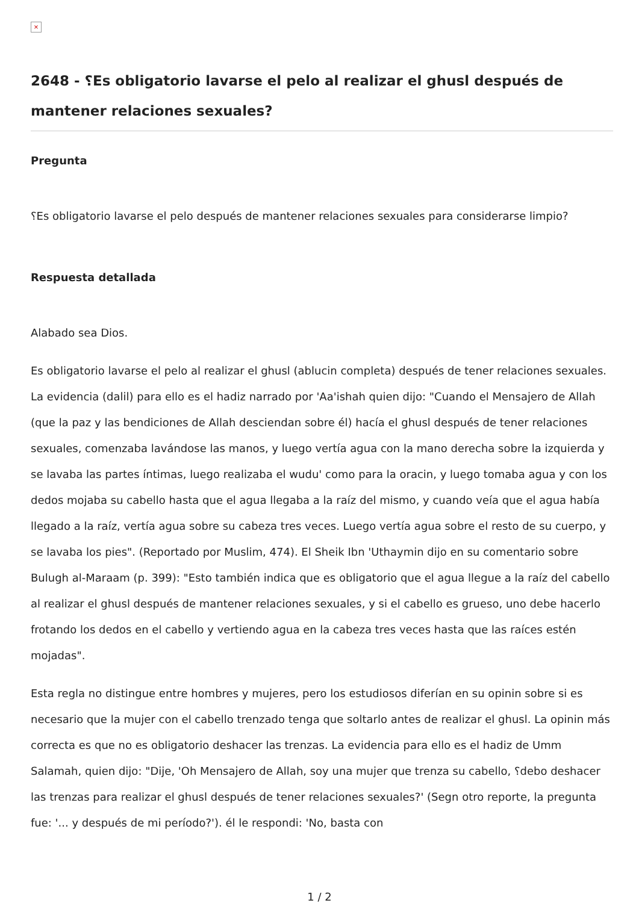×
2648 - ؟Es obligatorio lavarse el pelo al realizar el ghusl después de mantener relaciones sexuales?
Pregunta
؟Es obligatorio lavarse el pelo después de mantener relaciones sexuales para considerarse limpio?
Respuesta detallada
Alabado sea Dios.
Es obligatorio lavarse el pelo al realizar el ghusl (ablucin completa) después de tener relaciones sexuales. La evidencia (dalil) para ello es el hadiz narrado por 'Aa'ishah quien dijo: "Cuando el Mensajero de Allah (que la paz y las bendiciones de Allah desciendan sobre él) hacía el ghusl después de tener relaciones sexuales, comenzaba lavándose las manos, y luego vertía agua con la mano derecha sobre la izquierda y se lavaba las partes íntimas, luego realizaba el wudu' como para la oracin, y luego tomaba agua y con los dedos mojaba su cabello hasta que el agua llegaba a la raíz del mismo, y cuando veía que el agua había llegado a la raíz, vertía agua sobre su cabeza tres veces. Luego vertía agua sobre el resto de su cuerpo, y se lavaba los pies". (Reportado por Muslim, 474). El Sheik Ibn 'Uthaymin dijo en su comentario sobre Bulugh al-Maraam (p. 399): "Esto también indica que es obligatorio que el agua llegue a la raíz del cabello al realizar el ghusl después de mantener relaciones sexuales, y si el cabello es grueso, uno debe hacerlo frotando los dedos en el cabello y vertiendo agua en la cabeza tres veces hasta que las raíces estén mojadas".
Esta regla no distingue entre hombres y mujeres, pero los estudiosos diferían en su opinin sobre si es necesario que la mujer con el cabello trenzado tenga que soltarlo antes de realizar el ghusl. La opinin más correcta es que no es obligatorio deshacer las trenzas. La evidencia para ello es el hadiz de Umm Salamah, quien dijo: "Dije, 'Oh Mensajero de Allah, soy una mujer que trenza su cabello, ؟debo deshacer las trenzas para realizar el ghusl después de tener relaciones sexuales?' (Segn otro reporte, la pregunta fue: '... y después de mi período?'). él le respondi: 'No, basta con
1 / 2